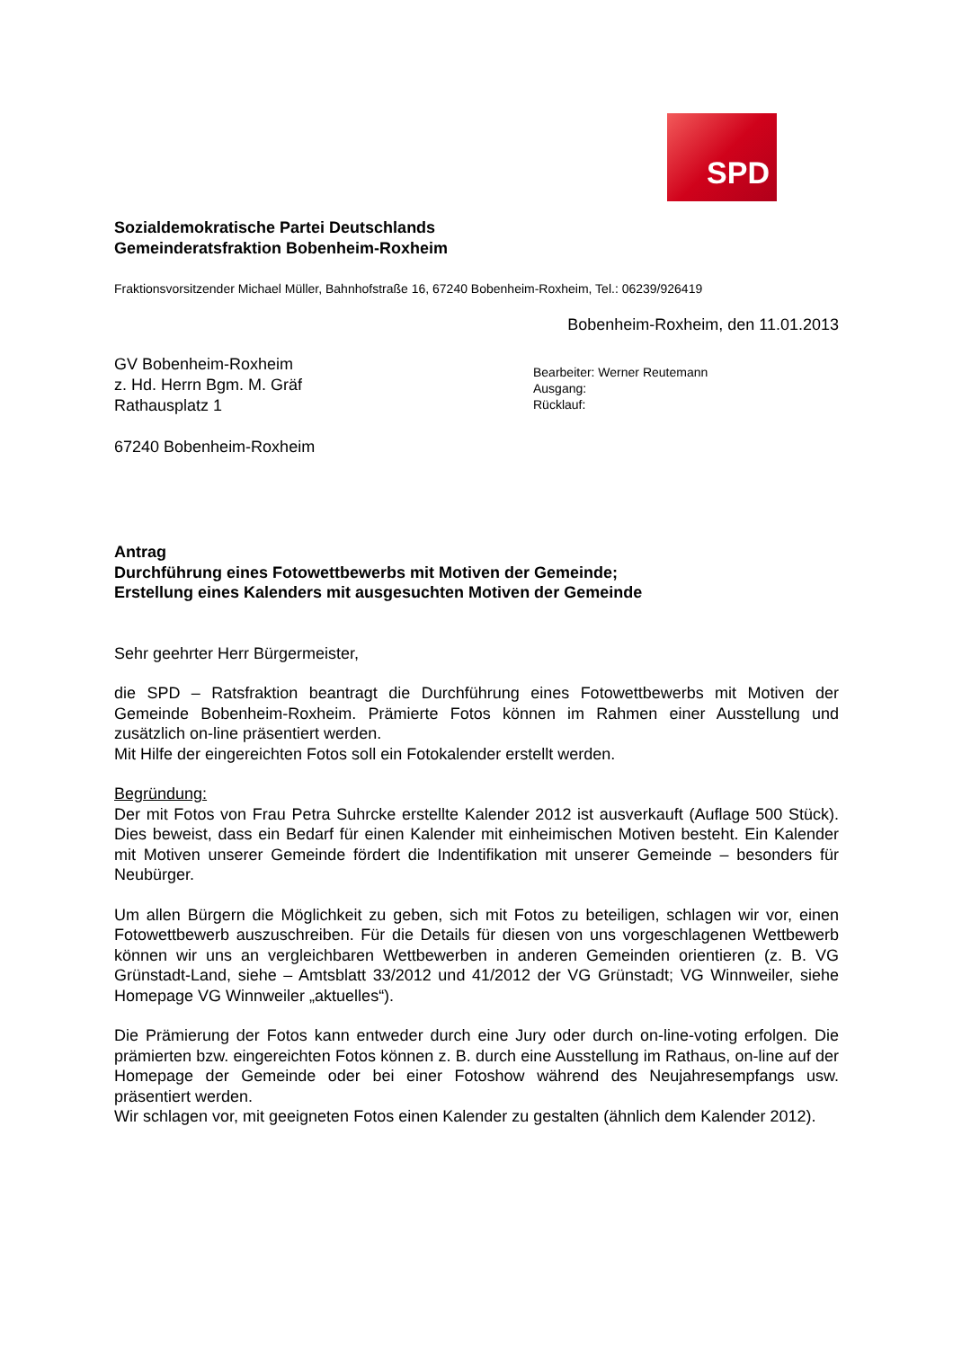SPD
Sozialdemokratische Partei Deutschlands
Gemeinderatsfraktion Bobenheim-Roxheim
Fraktionsvorsitzender Michael Müller, Bahnhofstraße 16, 67240 Bobenheim-Roxheim, Tel.: 06239/926419
Bobenheim-Roxheim, den 11.01.2013
GV Bobenheim-Roxheim
z. Hd. Herrn Bgm. M. Gräf
Rathausplatz 1
67240 Bobenheim-Roxheim
Bearbeiter: Werner Reutemann
Ausgang:
Rücklauf:
Antrag
Durchführung eines Fotowettbewerbs mit Motiven der Gemeinde;
Erstellung eines Kalenders mit ausgesuchten Motiven der Gemeinde
Sehr geehrter Herr Bürgermeister,
die SPD – Ratsfraktion beantragt die Durchführung eines Fotowettbewerbs mit Motiven der Gemeinde Bobenheim-Roxheim. Prämierte Fotos können im Rahmen einer Ausstellung und zusätzlich on-line präsentiert werden.
Mit Hilfe der eingereichten Fotos soll ein Fotokalender erstellt werden.
Begründung:
Der mit Fotos von Frau Petra Suhrcke erstellte Kalender 2012 ist ausverkauft (Auflage 500 Stück). Dies beweist, dass ein Bedarf für einen Kalender mit einheimischen Motiven besteht. Ein Kalender mit Motiven unserer Gemeinde fördert die Indentifikation mit unserer Gemeinde – besonders für Neubürger.
Um allen Bürgern die Möglichkeit zu geben, sich mit Fotos zu beteiligen, schlagen wir vor, einen Fotowettbewerb auszuschreiben. Für die Details für diesen von uns vorgeschlagenen Wettbewerb können wir uns an vergleichbaren Wettbewerben in anderen Gemeinden orientieren (z. B. VG Grünstadt-Land, siehe – Amtsblatt 33/2012 und 41/2012 der VG Grünstadt; VG Winnweiler, siehe Homepage VG Winnweiler „aktuelles“).
Die Prämierung der Fotos kann entweder durch eine Jury oder durch on-line-voting erfolgen. Die prämierten bzw. eingereichten Fotos können z. B. durch eine Ausstellung im Rathaus, on-line auf der Homepage der Gemeinde oder bei einer Fotoshow während des Neujahresempfangs usw. präsentiert werden.
Wir schlagen vor, mit geeigneten Fotos einen Kalender zu gestalten (ähnlich dem Kalender 2012).